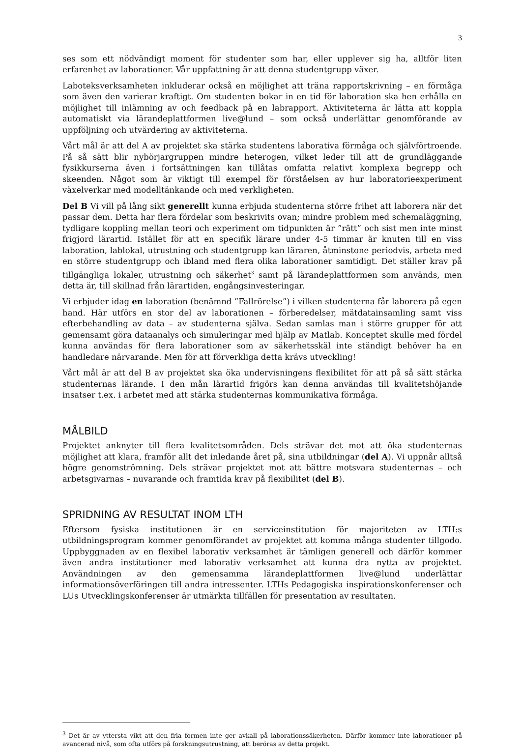3
ses som ett nödvändigt moment för studenter som har, eller upplever sig ha, alltför liten erfarenhet av laborationer. Vår uppfattning är att denna studentgrupp växer.
Laboteksverksamheten inkluderar också en möjlighet att träna rapportskrivning – en förmåga som även den varierar kraftigt. Om studenten bokar in en tid för laboration ska hen erhålla en möjlighet till inlämning av och feedback på en labrapport. Aktiviteterna är lätta att koppla automatiskt via lärandeplattformen live@lund – som också underlättar genomförande av uppföljning och utvärdering av aktiviteterna.
Vårt mål är att del A av projektet ska stärka studentens laborativa förmåga och självförtroende. På så sätt blir nybörjargruppen mindre heterogen, vilket leder till att de grundläggande fysikkurserna även i fortsättningen kan tillåtas omfatta relativt komplexa begrepp och skeenden. Något som är viktigt till exempel för förståelsen av hur laboratorieexperiment växelverkar med modelltänkande och med verkligheten.
Del B Vi vill på lång sikt generellt kunna erbjuda studenterna större frihet att laborera när det passar dem. Detta har flera fördelar som beskrivits ovan; mindre problem med schemaläggning, tydligare koppling mellan teori och experiment om tidpunkten är ”rätt” och sist men inte minst frigjord lärartid. Istället för att en specifik lärare under 4-5 timmar är knuten till en viss laboration, lablokal, utrustning och studentgrupp kan läraren, åtminstone periodvis, arbeta med en större studentgrupp och ibland med flera olika laborationer samtidigt. Det ställer krav på tillgängliga lokaler, utrustning och säkerhet<sup>3</sup> samt på lärandeplattformen som används, men detta är, till skillnad från lärartiden, engångsinvesteringar.
Vi erbjuder idag en laboration (benämnd ”Fallrörelse”) i vilken studenterna får laborera på egen hand. Här utförs en stor del av laborationen – förberedelser, mätdatainsamling samt viss efterbehandling av data – av studenterna själva. Sedan samlas man i större grupper för att gemensamt göra dataanalys och simuleringar med hjälp av Matlab. Konceptet skulle med fördel kunna användas för flera laborationer som av säkerhetsskäl inte ständigt behöver ha en handledare närvarande. Men för att förverkliga detta krävs utveckling!
Vårt mål är att del B av projektet ska öka undervisningens flexibilitet för att på så sätt stärka studenternas lärande. I den mån lärartid frigörs kan denna användas till kvalitetshöjande insatser t.ex. i arbetet med att stärka studenternas kommunikativa förmåga.
MÅLBILD
Projektet anknyter till flera kvalitetsområden. Dels strävar det mot att öka studenternas möjlighet att klara, framför allt det inledande året på, sina utbildningar (del A). Vi uppnår alltså högre genomströmning. Dels strävar projektet mot att bättre motsvara studenternas – och arbetsgivarnas – nuvarande och framtida krav på flexibilitet (del B).
SPRIDNING AV RESULTAT INOM LTH
Eftersom fysiska institutionen är en serviceinstitution för majoriteten av LTH:s utbildningsprogram kommer genomförandet av projektet att komma många studenter tillgodo. Uppbyggnaden av en flexibel laborativ verksamhet är tämligen generell och därför kommer även andra institutioner med laborativ verksamhet att kunna dra nytta av projektet. Användningen av den gemensamma lärandeplattformen live@lund underlättar informationsöverföringen till andra intressenter. LTHs Pedagogiska inspirationskonferenser och LUs Utvecklingskonferenser är utmärkta tillfällen för presentation av resultaten.
<sup>3</sup> Det är av yttersta vikt att den fria formen inte ger avkall på laborationssäkerheten. Därför kommer inte laborationer på avancerad nivå, som ofta utförs på forskningsutrustning, att beröras av detta projekt.